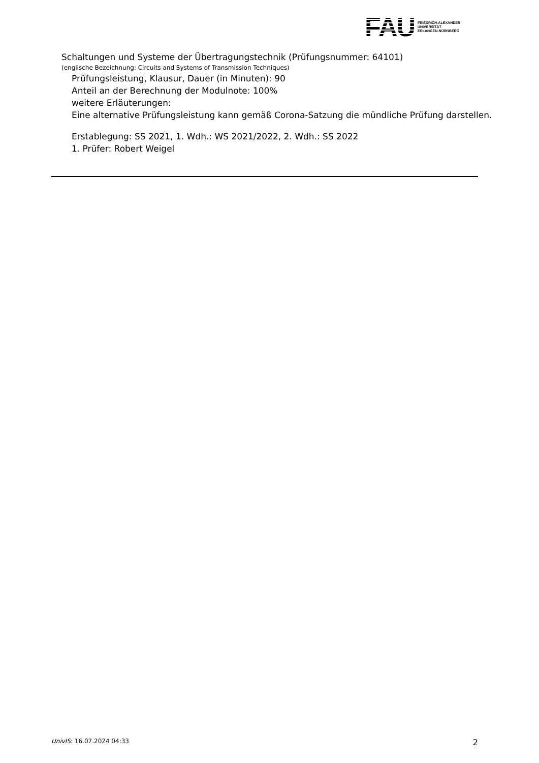FAU
FRIEDRICH-ALEXANDER
UNIVERSITÄT
ERLANGEN-NÜRNBERG
Schaltungen und Systeme der Übertragungstechnik (Prüfungsnummer: 64101)
(englische Bezeichnung: Circuits and Systems of Transmission Techniques)
Prüfungsleistung, Klausur, Dauer (in Minuten): 90
Anteil an der Berechnung der Modulnote: 100%
weitere Erläuterungen:
Eine alternative Prüfungsleistung kann gemäß Corona-Satzung die mündliche Prüfung darstellen.
Erstablegung: SS 2021, 1. Wdh.: WS 2021/2022, 2. Wdh.: SS 2022
1. Prüfer: Robert Weigel
UnivIS: 16.07.2024 04:33 2